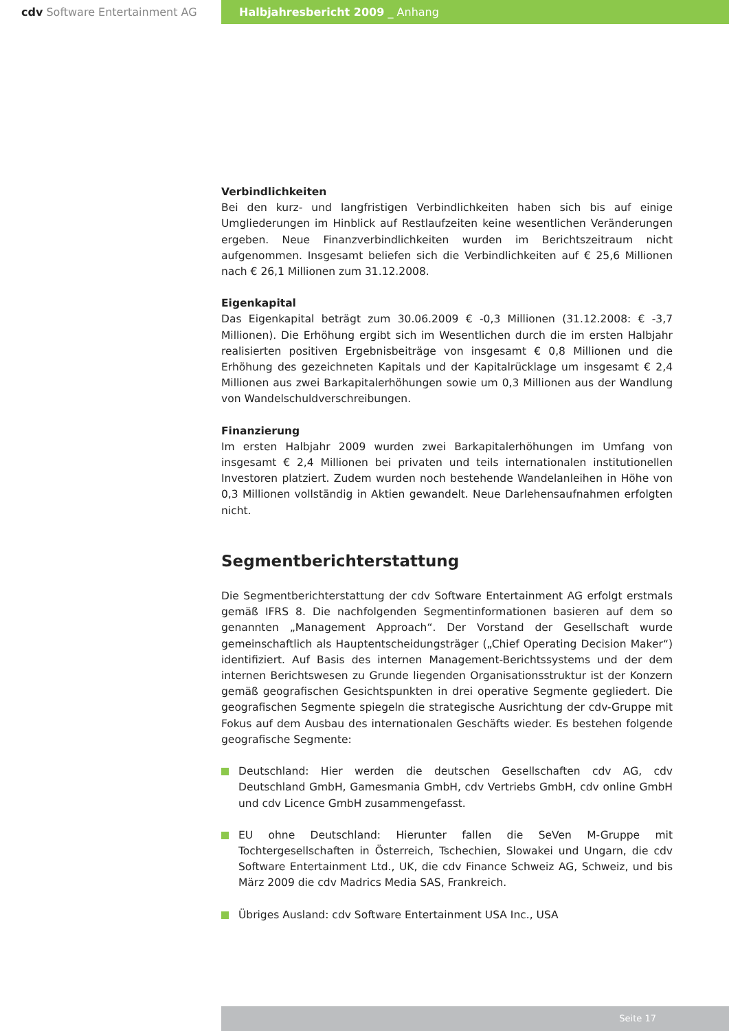cdv Software Entertainment AG Halbjahresbericht 2009 _ Anhang
Verbindlichkeiten
Bei den kurz- und langfristigen Verbindlichkeiten haben sich bis auf einige Umgliederungen im Hinblick auf Restlaufzeiten keine wesentlichen Veränderungen ergeben. Neue Finanzverbindlichkeiten wurden im Berichtszeitraum nicht aufgenommen. Insgesamt beliefen sich die Verbindlichkeiten auf € 25,6 Millionen nach € 26,1 Millionen zum 31.12.2008.
Eigenkapital
Das Eigenkapital beträgt zum 30.06.2009 € -0,3 Millionen (31.12.2008: € -3,7 Millionen). Die Erhöhung ergibt sich im Wesentlichen durch die im ersten Halbjahr realisierten positiven Ergebnisbeiträge von insgesamt € 0,8 Millionen und die Erhöhung des gezeichneten Kapitals und der Kapitalrücklage um insgesamt € 2,4 Millionen aus zwei Barkapitalerhöhungen sowie um 0,3 Millionen aus der Wandlung von Wandelschuldverschreibungen.
Finanzierung
Im ersten Halbjahr 2009 wurden zwei Barkapitalerhöhungen im Umfang von insgesamt € 2,4 Millionen bei privaten und teils internationalen institutionellen Investoren platziert. Zudem wurden noch bestehende Wandelanleihen in Höhe von 0,3 Millionen vollständig in Aktien gewandelt. Neue Darlehensaufnahmen erfolgten nicht.
Segmentberichterstattung
Die Segmentberichterstattung der cdv Software Entertainment AG erfolgt erstmals gemäß IFRS 8. Die nachfolgenden Segmentinformationen basieren auf dem so genannten „Management Approach“. Der Vorstand der Gesellschaft wurde gemeinschaftlich als Hauptentscheidungsträger („Chief Operating Decision Maker“) identifiziert. Auf Basis des internen Management-Berichtssystems und der dem internen Berichtswesen zu Grunde liegenden Organisationsstruktur ist der Konzern gemäß geografischen Gesichtspunkten in drei operative Segmente gegliedert. Die geografischen Segmente spiegeln die strategische Ausrichtung der cdv-Gruppe mit Fokus auf dem Ausbau des internationalen Geschäfts wieder. Es bestehen folgende geografische Segmente:
Deutschland: Hier werden die deutschen Gesellschaften cdv AG, cdv Deutschland GmbH, Gamesmania GmbH, cdv Vertriebs GmbH, cdv online GmbH und cdv Licence GmbH zusammengefasst.
EU ohne Deutschland: Hierunter fallen die SeVen M-Gruppe mit Tochtergesellschaften in Österreich, Tschechien, Slowakei und Ungarn, die cdv Software Entertainment Ltd., UK, die cdv Finance Schweiz AG, Schweiz, und bis März 2009 die cdv Madrics Media SAS, Frankreich.
Übriges Ausland: cdv Software Entertainment USA Inc., USA
Seite 17